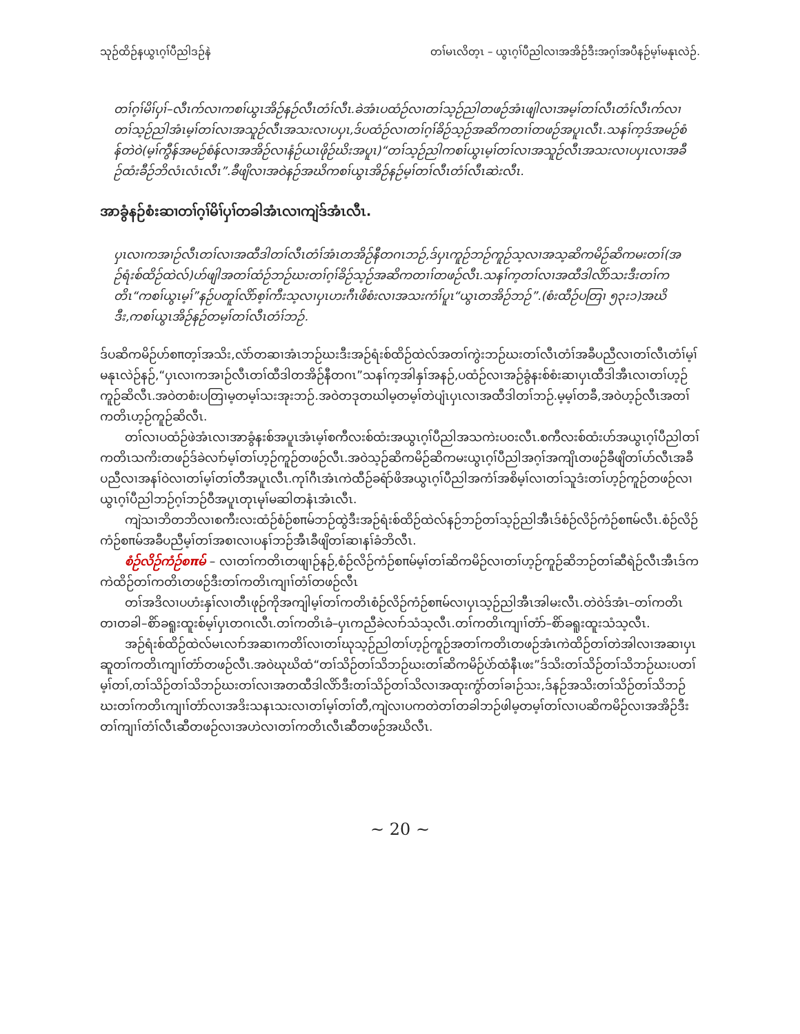သုဉ်ထိဉ်နယွၤဂ့ၢ်ပီညါဒဉ်နဲ တၢ်မၤလိတ့ၤ – ယွၤဂ့ၢ်ပီညါလၢအအိဉ်ဒီးအဂ့ၢ်အပီနဉ်မ့ၢ်မနုၤလဲဉ်.
တၢ်ဂ့ၢ်မိၢ်ပှၢ်–လီၤက်လၢကစၢ်ယွၤအိဉ်နဉ်လီၤတံၢ်လီၤ.ခဲအံၤပထံဉ်လၢတၢ်သ့ဉ်ညါတဖဉ်အံၤဖျါလၢအမ့ၢ်တၢ်လီၤတံၢ်လီၤက်လၢတၢ်သ့ဉ်ညါအံၤမ့ၢ်တၢ်လၢအသူဉ်လီၤအသးလၢပပှၤ,ဒ်ပထံဉ်လၢတၢ်ဂ့ၢ်ခိဉ်သ့ဉ်အဆိကတၢၢ်တဖဉ်အပူၤလီၤ.သနၢ်က့ဒ်အမဉ်စံန်တဲဝဲ(မ့ၢ်ကွီန်အမဉ်စံန်လၢအအိဉ်လၢနံဉ်ယၤဖိုဉ်ဃိးအပူၤ)“တၢ်သ့ဉ်ညါကစၢ်ယွၤမ့ၢ်တၢ်လၢအသူဉ်လီၤအသးလၢပပှၤလၢအခီဉ်ထံးခီဉ်ဘိလံၤလံၤလီၤ”.ခီဖျိလၢအဝဲနဉ်အဃိကစၢ်ယွၤအိဉ်နဉ်မ့ၢ်တၢ်လီၤတံၢ်လီၤဆဲးလီၤ.
အာခွံနဉ်စံးဆၢတၢ်ဂ့ၢ်မိၢ်ပှၢ်တခါအံၤလၢကျဲဒ်အံၤလီၤ.
ပှၤလၢကအၢဉ်လီၤတၢ်လၢအထီဒါတၢ်လီၤတံၢ်အံၤတအိဉ်နီတဂၤဘဉ်,ဒ်ပှၤကူဉ်ဘဉ်ကူဉ်သ့လၢအသ့ဆိကမိဉ်ဆိကမးတၢ်(အဉ်ရံးစ်ထိဉ်ထဲလ်)ဟ်ဖျါအတၢ်ထံဉ်ဘဉ်ဃးတၢ်ဂ့ၢ်ခိဉ်သ့ဉ်အဆိကတၢၢ်တဖဉ်လီၤ.သနၢ်က့တၢ်လၢအထီဒါလိာ်သးဒီးတၢ်ကတိၤ“ကစၢ်ယွၤမ့ၢ်”နဉ်ပတူၢ်လိာ်စ့ၢ်ကီးသ့လၢပှၤဟးဂီၤဖိစံးလၢအသးကံၢ်ပူၤ“ယွၤတအိဉ်ဘဉ်”.(စံးထီဉ်ပတြၢ ၅၃း၁)အဃိဒီး,ကစၢ်ယွၤအိဉ်နဉ်တမ့ၢ်တၢ်လီၤတံၢ်ဘဉ်.
ဒ်ပဆိကမိဉ်ဟ်စπတ့ၢ်အသိး,လံာ်တဆၢအံၤဘဉ်ဃးဒီးအဉ်ရံးစ်ထိဉ်ထဲလ်အတၢ်ကွဲးဘဉ်ဃးတၢ်လီၤတံၢ်အခီပညီလၢတၢ်လီၤတံၢ်မ့ၢ်မနုၤလဲဉ်နဉ်,“ပှၤလၢကအၢဉ်လီၤတၢ်ထီဒါတအိဉ်နီတဂၤ”သနၢ်က့အါနှၢ်အနဉ်,ပထံဉ်လၢအဉ်ခွံနးစ်စံးဆၢပှၤထီဒါအီၤလၢတၢ်ဟ့ဉ်ကူဉ်ဆိလီၤ.အဝဲတစံးပတြၢမ့တမ့ၢ်သးအုးဘဉ်.အဝဲတဒုတဃါမ့တမ့ၢ်တဲပျံၤပှၤလၢအထီဒါတၢ်ဘဉ်.မ့မ့ၢ်တခီ,အဝဲဟ့ဉ်လီၤအတၢ်ကတိၤဟ့ဉ်ကူဉ်ဆိလီၤ.
တၢ်လၢပထံဉ်ဖဲအံၤလၢအာခွံနးစ်အပူၤအံၤမ့ၢ်စကီလးစ်ထံးအယွၤဂ့ၢ်ပီညါအသကဲးပ၀းလီၤ.စကီလးစ်ထံးဟ်အယွၤဂ့ၢ်ပီညါတၢ်ကတိၤသကိးတဖဉ်ဒ်ခဲလၢာ်မ့ၢ်တၢ်ဟ့ဉ်ကူဉ်တဖဉ်လီၤ.အဝဲသ့ဉ်ဆိကမိဉ်ဆိကမးယွၤဂ့ၢ်ပီညါအဂ့ၢ်အကျိၤတဖဉ်ခီဖျိတၢ်ဟ်လီၤအခီပညီလၢအနၢ်ဝဲလၢတၢ်မ့ၢ်တၢ်တီအပူၤလီၤ.ကုၢ်ဂီၤအံၤကဲထီဉ်ခရံာ်ဖိအယွၤဂ့ၢ်ပီညါအကံၢ်အစိမ့ၢ်လၢတၢ်သူဒံးတၢ်ဟ့ဉ်ကူဉ်တဖဉ်လၢယွၤဂ့ၢ်ပီညါဘဉ်ဂ့ၢ်ဘဉ်ဝီအပူၤတုၤမုၢ်မဆါတနံၤအံၤလီၤ.
ကျဲသၢဘိတဘိလၢစကီးလးထံဉ်စံဉ်စπမ်ဘဉ်ထွဲဒီးအဉ်ရံးစ်ထိဉ်ထဲလ်နဉ်ဘဉ်တၢ်သ့ဉ်ညါအီၤဒ်စံဉ်လိဉ်ကံဉ်စπမ်လီၤ.စံဉ်လိဉ်ကံဉ်စπမ်အခီပညီမ့ၢ်တၢ်အစၢလၢပနၢ်ဘဉ်အီၤခီဖျိတၢ်ဆၢနၢ်ခံဘိလီၤ.
စံဉ်လိဉ်ကံဉ်စπမ် – လၢတၢ်ကတိၤတဖျၢဉ်နဉ်,စံဉ်လိဉ်ကံဉ်စπမ်မ့ၢ်တၢ်ဆိကမိဉ်လၢတၢ်ဟ့ဉ်ကူဉ်ဆိဘဉ်တၢ်ဆီရဲဉ်လီၤအီၤဒ်ကကဲထိဉ်တၢ်ကတိၤတဖဉ်ဒီးတၢ်ကတိၤကျၢၢ်တံၢ်တဖဉ်လီၤ
တၢ်အဒိလၢပဟံးနှၢ်လၢတီၤဖုဉ်ကိုအကျါမ့ၢ်တၢ်ကတိၤစံဉ်လိဉ်ကံဉ်စπမ်လၢပှၤသ့ဉ်ညါအီၤအါမးလီၤ.တဲဝဲဒ်အံၤ–တၢ်ကတိၤတၢတခါ–စိာ်ခရူးထူးစ်မ့ၢ်ပှၤတဂၤလီၤ.တၢ်ကတိၤခံ–ပှၤကညီခဲလၢာ်သံသ့လီၤ.တၢ်ကတိၤကျၢၢ်တံာ်–စိာ်ခရူးထူးသံသ့လီၤ.
အဉ်ရံးစ်ထိဉ်ထဲလ်မၤလၢာ်အဆၢကတိၢ်လၢတၢ်ဃုသ့ဉ်ညါတၢ်ဟ့ဉ်ကူဉ်အတၢ်ကတိၤတဖဉ်အံၤကဲထိဉ်တၢ်တဲအါလၢအဆၢပှၤဆူတၢ်ကတိၤကျၢၢ်တံာ်တဖဉ်လီၤ.အဝဲဃုဃိထံ“တၢ်သိဉ်တၢ်သိဘဉ်ဃးတၢ်ဆိကမိဉ်ပဲာ်ထံနီၤဖး”ဒ်သိးတၢ်သိဉ်တၢ်သိဘဉ်ဃးပတၢ်မ့ၢ်တၢ်,တၢ်သိဉ်တၢ်သိဘဉ်ဃးတၢ်လၢအတထီဒါလိာ်ဒီးတၢ်သိဉ်တၢ်သိလၢအထုးကွံာ်တၢ်ခၢဉ်သး,ဒ်နဉ်အသိးတၢ်သိဉ်တၢ်သိဘဉ်ဃးတၢ်ကတိၤကျၢၢ်တံာ်လၢအဒိးသနၤသးလၢတၢ်မ့ၢ်တၢ်တီ,ကျဲလၢပကတဲတၢ်တခါဘဉ်ဖါမ့တမ့ၢ်တၢ်လၢပဆိကမိဉ်လၢအအိဉ်ဒီးတၢ်ကျၢၢ်တံၢ်လီၤဆီတဖဉ်လၢအဟဲလၢတၢ်ကတိၤလီၤဆီတဖဉ်အဃိလီၤ.
~ 20 ~